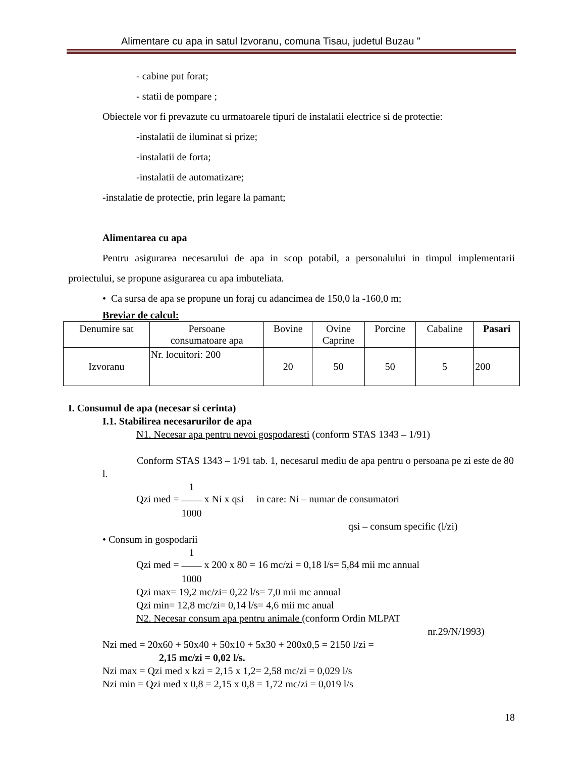Alimentare cu apa in satul Izvoranu, comuna Tisau, judetul Buzau "
- cabine put forat;
- statii de pompare ;
Obiectele vor fi prevazute cu urmatoarele tipuri de instalatii electrice si de protectie:
-instalatii de iluminat si prize;
-instalatii de forta;
-instalatii de automatizare;
-instalatie de protectie, prin legare la pamant;
Alimentarea cu apa
Pentru asigurarea necesarului de apa in scop potabil, a personalului in timpul implementarii proiectului, se propune asigurarea cu apa imbuteliata.
• Ca sursa de apa se propune un foraj cu adancimea de 150,0 la -160,0 m;
Breviar de calcul:
| Denumire sat | Persoane consumatoare apa | Bovine | Ovine Caprine | Porcine | Cabaline | Pasari |
| --- | --- | --- | --- | --- | --- | --- |
| Izvoranu | Nr. locuitori: 200 | 20 | 50 | 50 | 5 | 200 |
I. Consumul de apa (necesar si cerinta)
I.1. Stabilirea necesarurilor de apa
N1. Necesar apa pentru nevoi gospodaresti (conform STAS 1343 – 1/91)
Conform STAS 1343 – 1/91 tab. 1, necesarul mediu de apa pentru o persoana pe zi este de 80 l.
Qzi med = 1
——
1000 x Ni x qsi in care: Ni – numar de consumatori
qsi – consum specific (l/zi)
• Consum in gospodarii
Qzi med = 1
——
1000 x 200 x 80 = 16 mc/zi = 0,18 l/s= 5,84 mii mc annual
Qzi max= 19,2 mc/zi= 0,22 l/s= 7,0 mii mc annual
Qzi min= 12,8 mc/zi= 0,14 l/s= 4,6 mii mc anual
N2. Necesar consum apa pentru animale (conform Ordin MLPAT
nr.29/N/1993)
Nzi med = 20x60 + 50x40 + 50x10 + 5x30 + 200x0,5 = 2150 l/zi =
2,15 mc/zi = 0,02 l/s.
Nzi max = Qzi med x kzi = 2,15 x 1,2= 2,58 mc/zi = 0,029 l/s
Nzi min = Qzi med x 0,8 = 2,15 x 0,8 = 1,72 mc/zi = 0,019 l/s
18